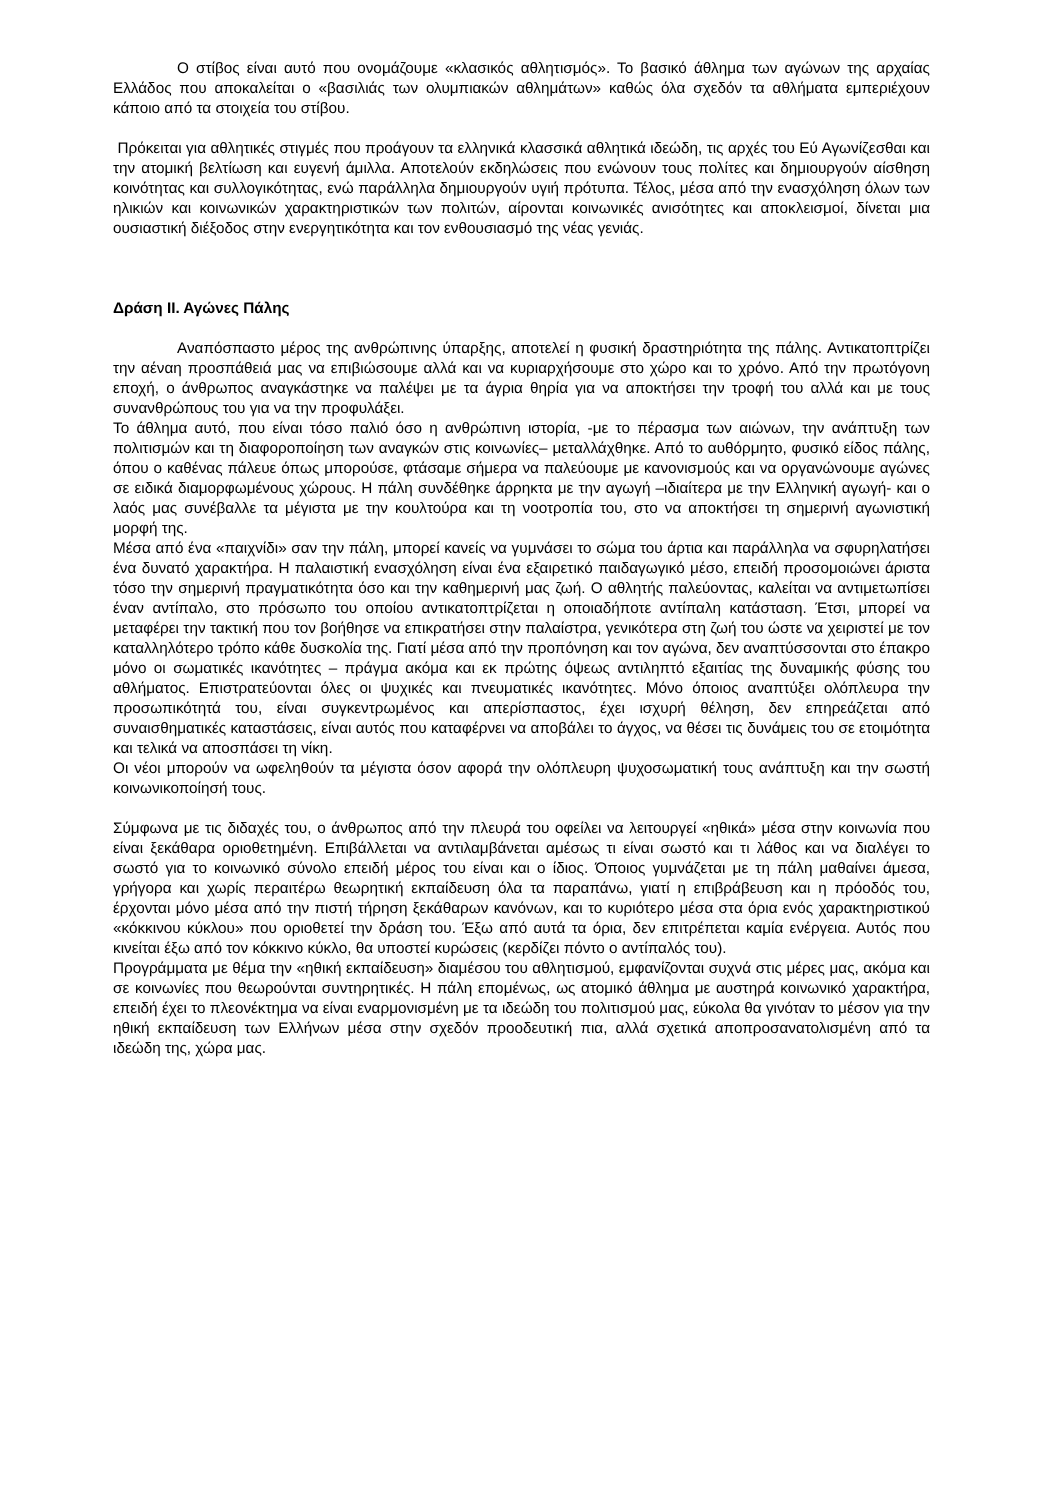Ο στίβος είναι αυτό που ονομάζουμε «κλασικός αθλητισμός». Το βασικό άθλημα των αγώνων της αρχαίας Ελλάδος που αποκαλείται ο «βασιλιάς των ολυμπιακών αθλημάτων» καθώς όλα σχεδόν τα αθλήματα εμπεριέχουν κάποιο από τα στοιχεία του στίβου.
Πρόκειται για αθλητικές στιγμές που προάγουν τα ελληνικά κλασσικά αθλητικά ιδεώδη, τις αρχές του Εύ Αγωνίζεσθαι και την ατομική βελτίωση και ευγενή άμιλλα. Αποτελούν εκδηλώσεις που ενώνουν τους πολίτες και δημιουργούν αίσθηση κοινότητας και συλλογικότητας, ενώ παράλληλα δημιουργούν υγιή πρότυπα. Τέλος, μέσα από την ενασχόληση όλων των ηλικιών και κοινωνικών χαρακτηριστικών των πολιτών, αίρονται κοινωνικές ανισότητες και αποκλεισμοί, δίνεται μια ουσιαστική διέξοδος στην ενεργητικότητα και τον ενθουσιασμό της νέας γενιάς.
Δράση ΙΙ. Αγώνες Πάλης
Αναπόσπαστο μέρος της ανθρώπινης ύπαρξης, αποτελεί η φυσική δραστηριότητα της πάλης. Αντικατοπτρίζει την αέναη προσπάθειά μας να επιβιώσουμε αλλά και να κυριαρχήσουμε στο χώρο και το χρόνο. Από την πρωτόγονη εποχή, ο άνθρωπος αναγκάστηκε να παλέψει με τα άγρια θηρία για να αποκτήσει την τροφή του αλλά και με τους συνανθρώπους του για να την προφυλάξει.
Το άθλημα αυτό, που είναι τόσο παλιό όσο η ανθρώπινη ιστορία, -με το πέρασμα των αιώνων, την ανάπτυξη των πολιτισμών και τη διαφοροποίηση των αναγκών στις κοινωνίες– μεταλλάχθηκε. Από το αυθόρμητο, φυσικό είδος πάλης, όπου ο καθένας πάλευε όπως μπορούσε, φτάσαμε σήμερα να παλεύουμε με κανονισμούς και να οργανώνουμε αγώνες σε ειδικά διαμορφωμένους χώρους. Η πάλη συνδέθηκε άρρηκτα με την αγωγή –ιδιαίτερα με την Ελληνική αγωγή- και ο λαός μας συνέβαλλε τα μέγιστα με την κουλτούρα και τη νοοτροπία του, στο να αποκτήσει τη σημερινή αγωνιστική μορφή της.
Μέσα από ένα «παιχνίδι» σαν την πάλη, μπορεί κανείς να γυμνάσει το σώμα του άρτια και παράλληλα να σφυρηλατήσει ένα δυνατό χαρακτήρα. Η παλαιστική ενασχόληση είναι ένα εξαιρετικό παιδαγωγικό μέσο, επειδή προσομοιώνει άριστα τόσο την σημερινή πραγματικότητα όσο και την καθημερινή μας ζωή. Ο αθλητής παλεύοντας, καλείται να αντιμετωπίσει έναν αντίπαλο, στο πρόσωπο του οποίου αντικατοπτρίζεται η οποιαδήποτε αντίπαλη κατάσταση. Έτσι, μπορεί να μεταφέρει την τακτική που τον βοήθησε να επικρατήσει στην παλαίστρα, γενικότερα στη ζωή του ώστε να χειριστεί με τον καταλληλότερο τρόπο κάθε δυσκολία της. Γιατί μέσα από την προπόνηση και τον αγώνα, δεν αναπτύσσονται στο έπακρο μόνο οι σωματικές ικανότητες – πράγμα ακόμα και εκ πρώτης όψεως αντιληπτό εξαιτίας της δυναμικής φύσης του αθλήματος. Επιστρατεύονται όλες οι ψυχικές και πνευματικές ικανότητες. Μόνο όποιος αναπτύξει ολόπλευρα την προσωπικότητά του, είναι συγκεντρωμένος και απερίσπαστος, έχει ισχυρή θέληση, δεν επηρεάζεται από συναισθηματικές καταστάσεις, είναι αυτός που καταφέρνει να αποβάλει το άγχος, να θέσει τις δυνάμεις του σε ετοιμότητα και τελικά να αποσπάσει τη νίκη.
Οι νέοι μπορούν να ωφεληθούν τα μέγιστα όσον αφορά την ολόπλευρη ψυχοσωματική τους ανάπτυξη και την σωστή κοινωνικοποίησή τους.
Σύμφωνα με τις διδαχές του, ο άνθρωπος από την πλευρά του οφείλει να λειτουργεί «ηθικά» μέσα στην κοινωνία που είναι ξεκάθαρα οριοθετημένη. Επιβάλλεται να αντιλαμβάνεται αμέσως τι είναι σωστό και τι λάθος και να διαλέγει το σωστό για το κοινωνικό σύνολο επειδή μέρος του είναι και ο ίδιος. Όποιος γυμνάζεται με τη πάλη μαθαίνει άμεσα, γρήγορα και χωρίς περαιτέρω θεωρητική εκπαίδευση όλα τα παραπάνω, γιατί η επιβράβευση και η πρόοδός του, έρχονται μόνο μέσα από την πιστή τήρηση ξεκάθαρων κανόνων, και το κυριότερο μέσα στα όρια ενός χαρακτηριστικού «κόκκινου κύκλου» που οριοθετεί την δράση του. Έξω από αυτά τα όρια, δεν επιτρέπεται καμία ενέργεια. Αυτός που κινείται έξω από τον κόκκινο κύκλο, θα υποστεί κυρώσεις (κερδίζει πόντο ο αντίπαλός του).
Προγράμματα με θέμα την «ηθική εκπαίδευση» διαμέσου του αθλητισμού, εμφανίζονται συχνά στις μέρες μας, ακόμα και σε κοινωνίες που θεωρούνται συντηρητικές. Η πάλη επομένως, ως ατομικό άθλημα με αυστηρά κοινωνικό χαρακτήρα, επειδή έχει το πλεονέκτημα να είναι εναρμονισμένη με τα ιδεώδη του πολιτισμού μας, εύκολα θα γινόταν το μέσον για την ηθική εκπαίδευση των Ελλήνων μέσα στην σχεδόν προοδευτική πια, αλλά σχετικά αποπροσανατολισμένη από τα ιδεώδη της, χώρα μας.